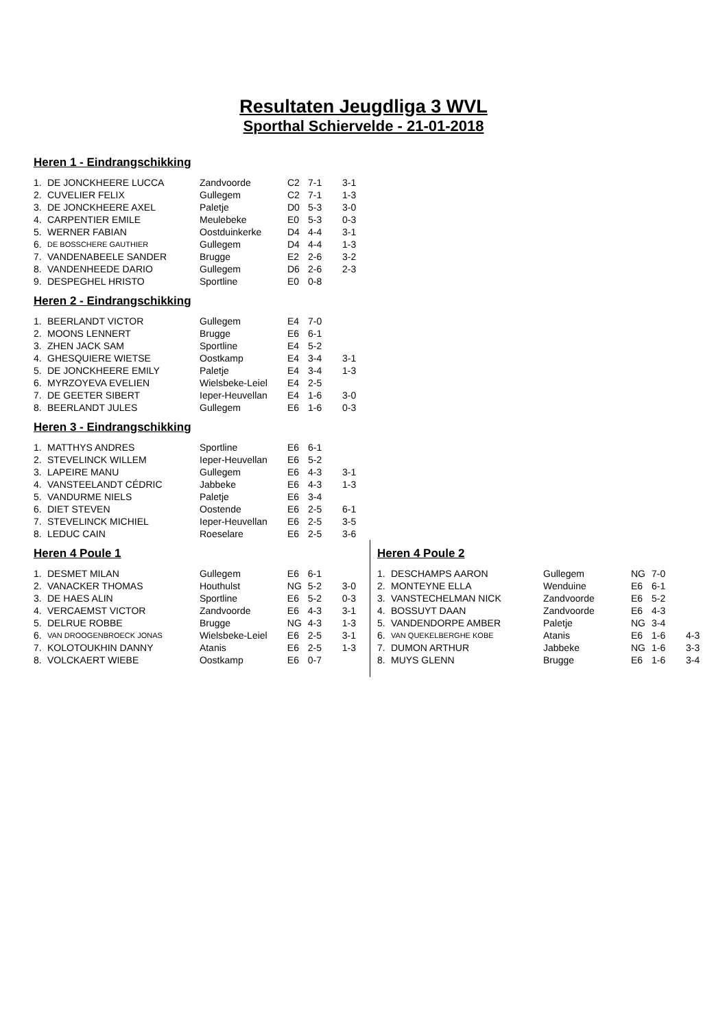Resultaten Jeugdliga 3 WVL
Sporthal Schiervelde - 21-01-2018
Heren 1 - Eindrangschikking
| 1. | DE JONCKHEERE LUCCA | Zandvoorde | C2 | 7-1 | 3-1 |
| 2. | CUVELIER FELIX | Gullegem | C2 | 7-1 | 1-3 |
| 3. | DE JONCKHEERE AXEL | Paletje | D0 | 5-3 | 3-0 |
| 4. | CARPENTIER EMILE | Meulebeke | E0 | 5-3 | 0-3 |
| 5. | WERNER FABIAN | Oostduinkerke | D4 | 4-4 | 3-1 |
| 6. | DE BOSSCHERE GAUTHIER | Gullegem | D4 | 4-4 | 1-3 |
| 7. | VANDENABEELE SANDER | Brugge | E2 | 2-6 | 3-2 |
| 8. | VANDENHEEDE DARIO | Gullegem | D6 | 2-6 | 2-3 |
| 9. | DESPEGHEL HRISTO | Sportline | E0 | 0-8 | |
Heren 2 - Eindrangschikking
| 1. | BEERLANDT VICTOR | Gullegem | E4 | 7-0 | |
| 2. | MOONS LENNERT | Brugge | E6 | 6-1 | |
| 3. | ZHEN JACK SAM | Sportline | E4 | 5-2 | |
| 4. | GHESQUIERE WIETSE | Oostkamp | E4 | 3-4 | 3-1 |
| 5. | DE JONCKHEERE EMILY | Paletje | E4 | 3-4 | 1-3 |
| 6. | MYRZOYEVA EVELIEN | Wielsbeke-Leiel | E4 | 2-5 | |
| 7. | DE GEETER SIBERT | Ieper-Heuvellan | E4 | 1-6 | 3-0 |
| 8. | BEERLANDT JULES | Gullegem | E6 | 1-6 | 0-3 |
Heren 3 - Eindrangschikking
| 1. | MATTHYS ANDRES | Sportline | E6 | 6-1 | |
| 2. | STEVELINCK WILLEM | Ieper-Heuvellan | E6 | 5-2 | |
| 3. | LAPEIRE MANU | Gullegem | E6 | 4-3 | 3-1 |
| 4. | VANSTEELANDT CÉDRIC | Jabbeke | E6 | 4-3 | 1-3 |
| 5. | VANDURME NIELS | Paletje | E6 | 3-4 | |
| 6. | DIET STEVEN | Oostende | E6 | 2-5 | 6-1 |
| 7. | STEVELINCK MICHIEL | Ieper-Heuvellan | E6 | 2-5 | 3-5 |
| 8. | LEDUC CAIN | Roeselare | E6 | 2-5 | 3-6 |
Heren 4 Poule 1
| 1. | DESMET MILAN | Gullegem | E6 | 6-1 | |
| 2. | VANACKER THOMAS | Houthulst | NG | 5-2 | 3-0 |
| 3. | DE HAES ALIN | Sportline | E6 | 5-2 | 0-3 |
| 4. | VERCAEMST VICTOR | Zandvoorde | E6 | 4-3 | 3-1 |
| 5. | DELRUE ROBBE | Brugge | NG | 4-3 | 1-3 |
| 6. | VAN DROOGENBROECK JONAS | Wielsbeke-Leiel | E6 | 2-5 | 3-1 |
| 7. | KOLOTOUKHIN DANNY | Atanis | E6 | 2-5 | 1-3 |
| 8. | VOLCKAERT WIEBE | Oostkamp | E6 | 0-7 | |
Heren 4 Poule 2
| 1. | DESCHAMPS AARON | Gullegem | NG | 7-0 | |
| 2. | MONTEYNE ELLA | Wenduine | E6 | 6-1 | |
| 3. | VANSTECHELMAN NICK | Zandvoorde | E6 | 5-2 | |
| 4. | BOSSUYT DAAN | Zandvoorde | E6 | 4-3 | |
| 5. | VANDENDORPE AMBER | Paletje | NG | 3-4 | |
| 6. | VAN QUEKELBERGHE KOBE | Atanis | E6 | 1-6 | 4-3 |
| 7. | DUMON ARTHUR | Jabbeke | NG | 1-6 | 3-3 |
| 8. | MUYS GLENN | Brugge | E6 | 1-6 | 3-4 |